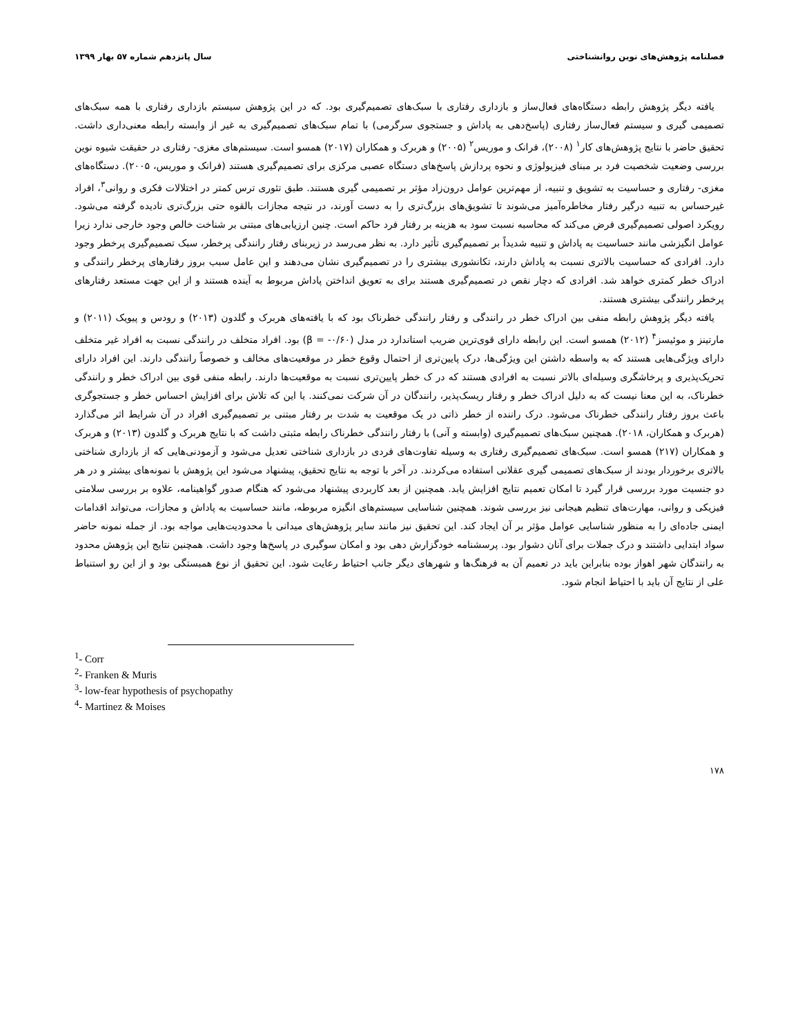فصلنامه پژوهش‌های نوین روانشناختی سال پانزدهم شماره ۵۷ بهار ۱۳۹۹
یافته دیگر پژوهش رابطه دستگاه‌های فعال‌ساز و بازداری رفتاری با سبک‌های تصمیم‌گیری بود. که در این پژوهش سیستم بازداری رفتاری با همه سبک‌های تصمیمی گیری و سیستم فعال‌ساز رفتاری (پاسخ‌دهی به پاداش و جستجوی سرگرمی) با تمام سبک‌های تصمیم‌گیری به غیر از وابسته رابطه معنی‌داری داشت. تحقیق حاضر با نتایج پژوهش‌های کار<sup>۱</sup> (۲۰۰۸)، فرانک و موریس<sup>۲</sup> (۲۰۰۵) و هربرک و همکاران (۲۰۱۷) همسو است. سیستم‌های مغزی- رفتاری در حقیقت شیوه نوین بررسی وضعیت شخصیت فرد بر مبنای فیزیولوژی و نحوه پردازش پاسخ‌های دستگاه عصبی مرکزی برای تصمیم‌گیری هستند (فرانک و موریس، ۲۰۰۵). دستگاه‌های مغزی- رفتاری و حساسیت به تشویق و تنبیه، از مهم‌ترین عوامل درون‌زاد مؤثر بر تصمیمی گیری هستند. طبق تئوری ترس کمتر در اختلالات فکری و روانی<sup>۳</sup>، افراد غیرحساس به تنبیه درگیر رفتار مخاطره‌آمیز می‌شوند تا تشویق‌های بزرگ‌تری را به دست آورند، در نتیجه مجازات بالقوه حتی بزرگ‌تری نادیده گرفته می‌شود. رویکرد اصولی تصمیم‌گیری فرض می‌کند که محاسبه نسبت سود به هزینه بر رفتار فرد حاکم است. چنین ارزیابی‌های مبتنی بر شناخت خالص وجود خارجی ندارد زیرا عوامل انگیزشی مانند حساسیت به پاداش و تنبیه شدیداً بر تصمیم‌گیری تأثیر دارد. به نظر می‌رسد در زیربنای رفتار رانندگی پرخطر، سبک تصمیم‌گیری پرخطر وجود دارد. افرادی که حساسیت بالاتری نسبت به پاداش دارند، تکانشوری بیشتری را در تصمیم‌گیری نشان می‌دهند و این عامل سبب بروز رفتارهای پرخطر رانندگی و ادراک خطر کمتری خواهد شد. افرادی که دچار نقص در تصمیم‌گیری هستند برای به تعویق انداختن پاداش مربوط به آینده هستند و از این جهت مستعد رفتارهای پرخطر رانندگی بیشتری هستند.
یافته دیگر پژوهش رابطه منفی بین ادراک خطر در رانندگی و رفتار رانندگی خطرناک بود که با یافته‌های هربرک و گلدون (۲۰۱۳) و رودس و پیویک (۲۰۱۱) و مارتینز و موئیسز<sup>۴</sup> (۲۰۱۲) همسو است. این رابطه دارای قوی‌ترین ضریب استاندارد در مدل (β = -۰/۶۰) بود. افراد متخلف در رانندگی نسبت به افراد غیر متخلف دارای ویژگی‌هایی هستند که به واسطه داشتن این ویژگی‌ها، درک پایین‌تری از احتمال وقوع خطر در موقعیت‌های مخالف و خصوصاً رانندگی دارند. این افراد دارای تحریک‌پذیری و پرخاشگری وسیله‌ای بالاتر نسبت به افرادی هستند که در ک خطر پایین‌تری نسبت به موقعیت‌ها دارند. رابطه منفی قوی بین ادراک خطر و رانندگی خطرناک، به این معنا نیست که به دلیل ادراک خطر و رفتار ریسک‌پذیر، رانندگان در آن شرکت نمی‌کنند. یا این که تلاش برای افزایش احساس خطر و جستجوگری باعث بروز رفتار رانندگی خطرناک می‌شود. درک راننده از خطر ذاتی در یک موقعیت به شدت بر رفتار مبتنی بر تصمیم‌گیری افراد در آن شرایط اثر می‌گذارد (هربرک و همکاران، ۲۰۱۸). همچنین سبک‌های تصمیم‌گیری (وابسته و آنی) با رفتار رانندگی خطرناک رابطه مثبتی داشت که با نتایج هربرک و گلدون (۲۰۱۳) و هربرک و همکاران (۲۱۷) همسو است. سبک‌های تصمیم‌گیری رفتاری به وسیله تفاوت‌های فردی در بازداری شناختی تعدیل می‌شود و آزمودنی‌هایی که از بازداری شناختی بالاتری برخوردار بودند از سبک‌های تصمیمی گیری عقلانی استفاده می‌کردند. در آخر با توجه به نتایج تحقیق، پیشنهاد می‌شود این پژوهش با نمونه‌های بیشتر و در هر دو جنسیت مورد بررسی قرار گیرد تا امکان تعمیم نتایج افزایش یابد. همچنین از بعد کاربردی پیشنهاد می‌شود که هنگام صدور گواهینامه، علاوه بر بررسی سلامتی فیزیکی و روانی، مهارت‌های تنظیم هیجانی نیز بررسی شوند. همچنین شناسایی سیستم‌های انگیزه مربوطه، مانند حساسیت به پاداش و مجازات، می‌تواند اقدامات ایمنی جاده‌ای را به منظور شناسایی عوامل مؤثر بر آن ایجاد کند. این تحقیق نیز مانند سایر پژوهش‌های میدانی با محدودیت‌هایی مواجه بود. از جمله نمونه حاضر سواد ابتدایی داشتند و درک جملات برای آنان دشوار بود. پرسشنامه خودگزارش دهی بود و امکان سوگیری در پاسخ‌ها وجود داشت. همچنین نتایج این پژوهش محدود به رانندگان شهر اهواز بوده بنابراین باید در تعمیم آن به فرهنگ‌ها و شهرهای دیگر جانب احتیاط رعایت شود. این تحقیق از نوع همبستگی بود و از این رو استنباط علی از نتایج آن باید با احتیاط انجام شود.
<sup>1</sup>- Corr
<sup>2</sup>- Franken & Muris
<sup>3</sup>- low-fear hypothesis of psychopathy
<sup>4</sup>- Martinez & Moises
۱۷۸